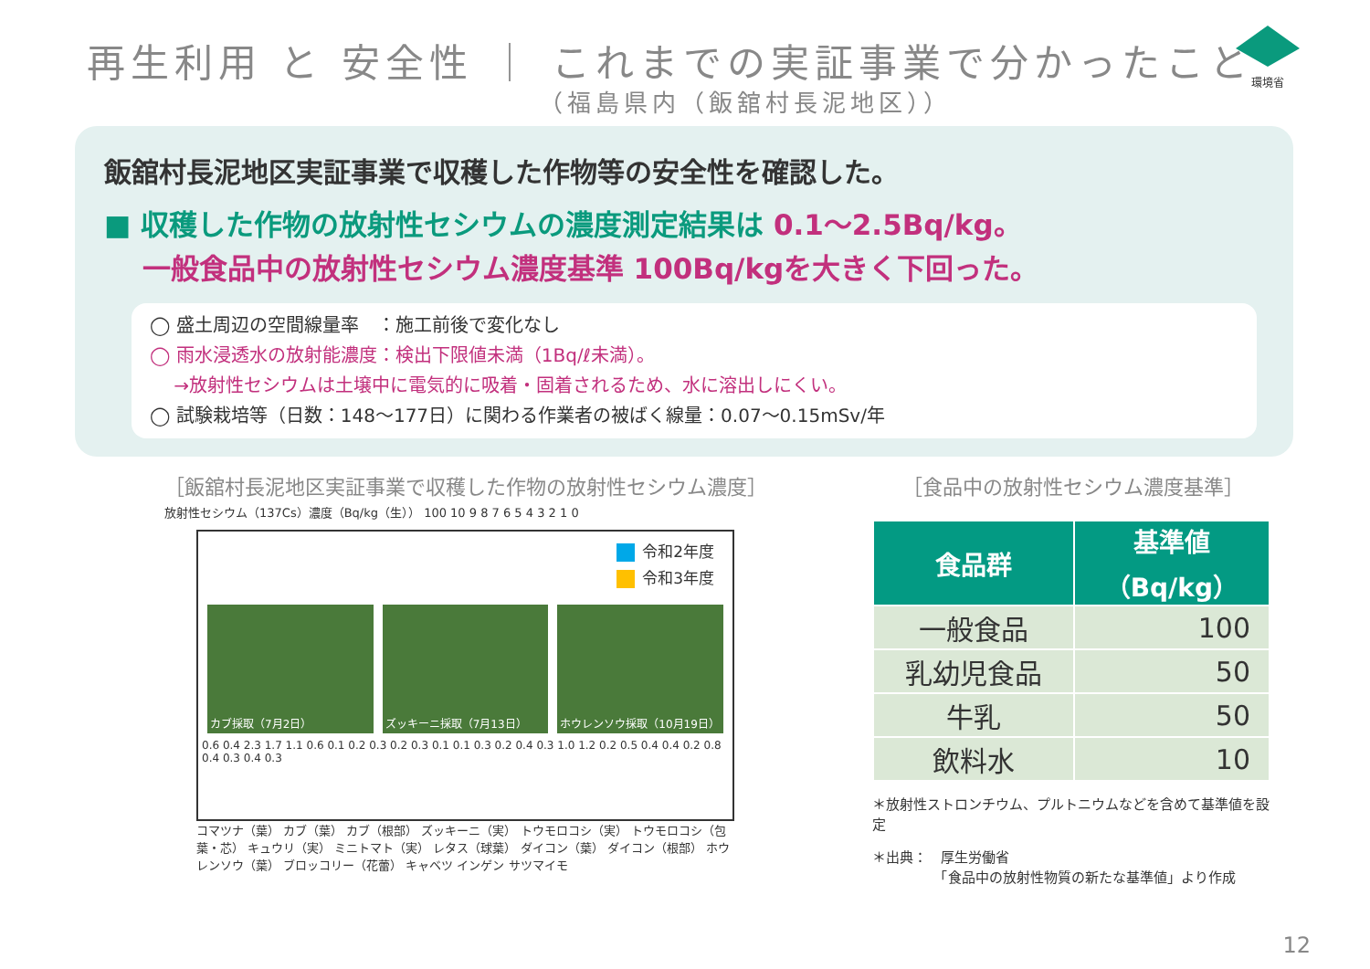再生利用 と 安全性 ｜ これまでの実証事業で分かったこと
（福島県内（飯舘村長泥地区））
環境省
飯舘村長泥地区実証事業で収穫した作物等の安全性を確認した。
■ 収穫した作物の放射性セシウムの濃度測定結果は 0.1～2.5Bq/kg。
　 一般食品中の放射性セシウム濃度基準 100Bq/kgを大きく下回った。
◯ 盛土周辺の空間線量率　：施工前後で変化なし
◯ 雨水浸透水の放射能濃度：検出下限値未満（1Bq/ℓ未満）。
　 →放射性セシウムは土壌中に電気的に吸着・固着されるため、水に溶出しにくい。
◯ 試験栽培等（日数：148～177日）に関わる作業者の被ばく線量：0.07～0.15mSv/年
［飯舘村長泥地区実証事業で収穫した作物の放射性セシウム濃度］
放射性セシウム（137Cs）濃度（Bq/kg（生）） 100 10 9 8 7 6 5 4 3 2 1 0
令和2年度
令和3年度
カブ採取（7月2日） ズッキーニ採取（7月13日） ホウレンソウ採取（10月19日）
0.6 0.4 2.3 1.7 1.1 0.6 0.1 0.2 0.3 0.2 0.3 0.1 0.1 0.3 0.2 0.4 0.3 1.0 1.2 0.2 0.5 0.4 0.4 0.2 0.8 0.4 0.3 0.4 0.3
コマツナ（葉） カブ（葉） カブ（根部） ズッキーニ（実） トウモロコシ（実） トウモロコシ（包葉・芯） キュウリ（実） ミニトマト（実） レタス（球葉） ダイコン（葉） ダイコン（根部） ホウレンソウ（葉） ブロッコリー（花蕾） キャベツ インゲン サツマイモ
［食品中の放射性セシウム濃度基準］
| 食品群 | 基準値 （Bq/kg） |
| --- | --- |
| 一般食品 | 100 |
| 乳幼児食品 | 50 |
| 牛乳 | 50 |
| 飲料水 | 10 |
＊放射性ストロンチウム、プルトニウムなどを含めて基準値を設定
＊出典：　厚生労働省
　　　　　「食品中の放射性物質の新たな基準値」より作成
12